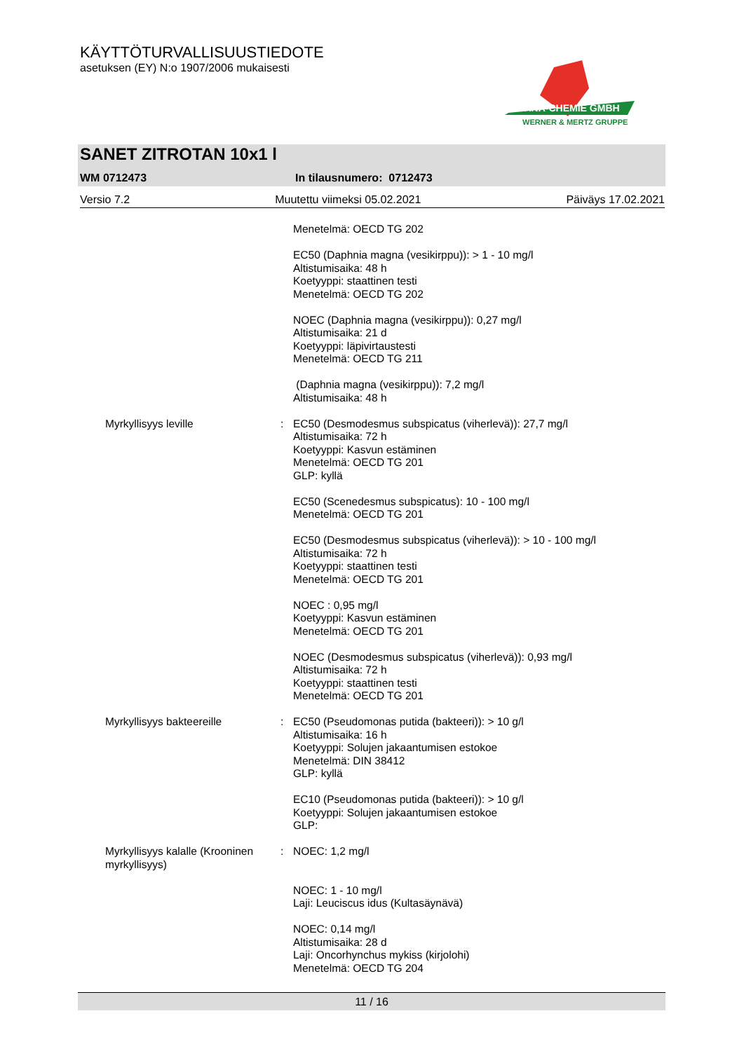KÄYTTÖTURVALLISUUSTIEDOTE
asetuksen (EY) N:o 1907/2006 mukaisesti
TANA-CHEMIE GMBH
WERNER & MERTZ GRUPPE
SANET ZITROTAN 10x1 l
WM 0712473 In tilausnumero: 0712473
Versio 7.2 Muutettu viimeksi 05.02.2021 Päiväys 17.02.2021
Menetelmä: OECD TG 202
EC50 (Daphnia magna (vesikirppu)): > 1 - 10 mg/l
Altistumisaika: 48 h
Koetyyppi: staattinen testi
Menetelmä: OECD TG 202
NOEC (Daphnia magna (vesikirppu)): 0,27 mg/l
Altistumisaika: 21 d
Koetyyppi: läpivirtaustesti
Menetelmä: OECD TG 211
(Daphnia magna (vesikirppu)): 7,2 mg/l
Altistumisaika: 48 h
Myrkyllisyys leville : EC50 (Desmodesmus subspicatus (viherlevä)): 27,7 mg/l
Altistumisaika: 72 h
Koetyyppi: Kasvun estäminen
Menetelmä: OECD TG 201
GLP: kyllä
EC50 (Scenedesmus subspicatus): 10 - 100 mg/l
Menetelmä: OECD TG 201
EC50 (Desmodesmus subspicatus (viherlevä)): > 10 - 100 mg/l
Altistumisaika: 72 h
Koetyyppi: staattinen testi
Menetelmä: OECD TG 201
NOEC : 0,95 mg/l
Koetyyppi: Kasvun estäminen
Menetelmä: OECD TG 201
NOEC (Desmodesmus subspicatus (viherlevä)): 0,93 mg/l
Altistumisaika: 72 h
Koetyyppi: staattinen testi
Menetelmä: OECD TG 201
Myrkyllisyys bakteereille : EC50 (Pseudomonas putida (bakteeri)): > 10 g/l
Altistumisaika: 16 h
Koetyyppi: Solujen jakaantumisen estokoe
Menetelmä: DIN 38412
GLP: kyllä
EC10 (Pseudomonas putida (bakteeri)): > 10 g/l
Koetyyppi: Solujen jakaantumisen estokoe
GLP:
Myrkyllisyys kalalle (Krooninen myrkyllisyys)
: NOEC: 1,2 mg/l
NOEC: 1 - 10 mg/l
Laji: Leuciscus idus (Kultasäynävä)
NOEC: 0,14 mg/l
Altistumisaika: 28 d
Laji: Oncorhynchus mykiss (kirjolohi)
Menetelmä: OECD TG 204
11 / 16